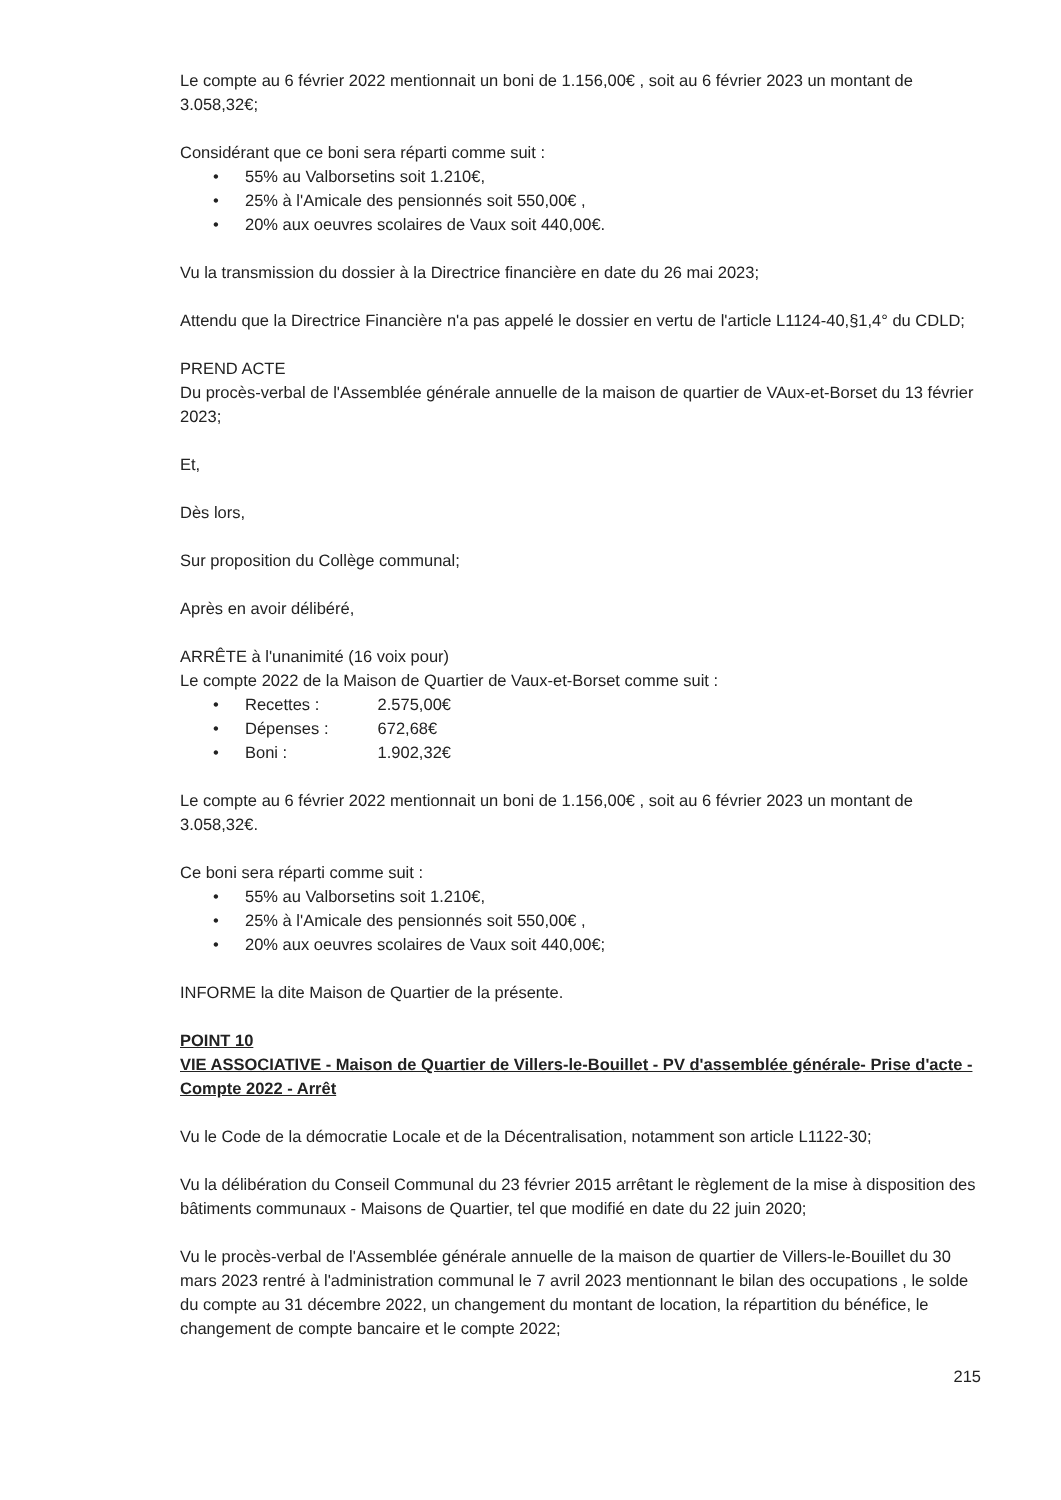Le compte au 6 février 2022 mentionnait un boni de 1.156,00€ , soit au 6 février 2023 un montant de 3.058,32€;
Considérant que ce boni sera réparti comme suit :
• 55% au Valborsetins soit 1.210€,
• 25% à l'Amicale des pensionnés soit 550,00€ ,
• 20% aux oeuvres scolaires de Vaux soit 440,00€.
Vu la transmission du dossier à la Directrice financière en date du 26 mai 2023;
Attendu que la Directrice Financière n'a pas appelé le dossier en vertu de l'article L1124-40,§1,4° du CDLD;
PREND ACTE
Du procès-verbal de l'Assemblée générale annuelle de la maison de quartier de VAux-et-Borset du 13 février 2023;
Et,
Dès lors,
Sur proposition du Collège communal;
Après en avoir délibéré,
ARRÊTE à l'unanimité (16 voix pour)
Le compte 2022 de la Maison de Quartier de Vaux-et-Borset comme suit :
• Recettes : 2.575,00€
• Dépenses : 672,68€
• Boni : 1.902,32€
Le compte au 6 février 2022 mentionnait un boni de 1.156,00€ , soit au 6 février 2023 un montant de 3.058,32€.
Ce boni sera réparti comme suit :
• 55% au Valborsetins soit 1.210€,
• 25% à l'Amicale des pensionnés soit 550,00€ ,
• 20% aux oeuvres scolaires de Vaux soit 440,00€;
INFORME la dite Maison de Quartier de la présente.
POINT 10
VIE ASSOCIATIVE - Maison de Quartier de Villers-le-Bouillet - PV d'assemblée générale- Prise d'acte - Compte 2022 - Arrêt
Vu le Code de la démocratie Locale et de la Décentralisation, notamment son article L1122-30;
Vu la délibération du Conseil Communal du 23 février 2015 arrêtant le règlement de la mise à disposition des bâtiments communaux - Maisons de Quartier, tel que modifié en date du 22 juin 2020;
Vu le procès-verbal de l'Assemblée générale annuelle de la maison de quartier de Villers-le-Bouillet du 30 mars 2023 rentré à l'administration communal le 7 avril 2023 mentionnant le bilan des occupations , le solde du compte au 31 décembre 2022, un changement du montant de location, la répartition du bénéfice, le changement de compte bancaire et le compte 2022;
215